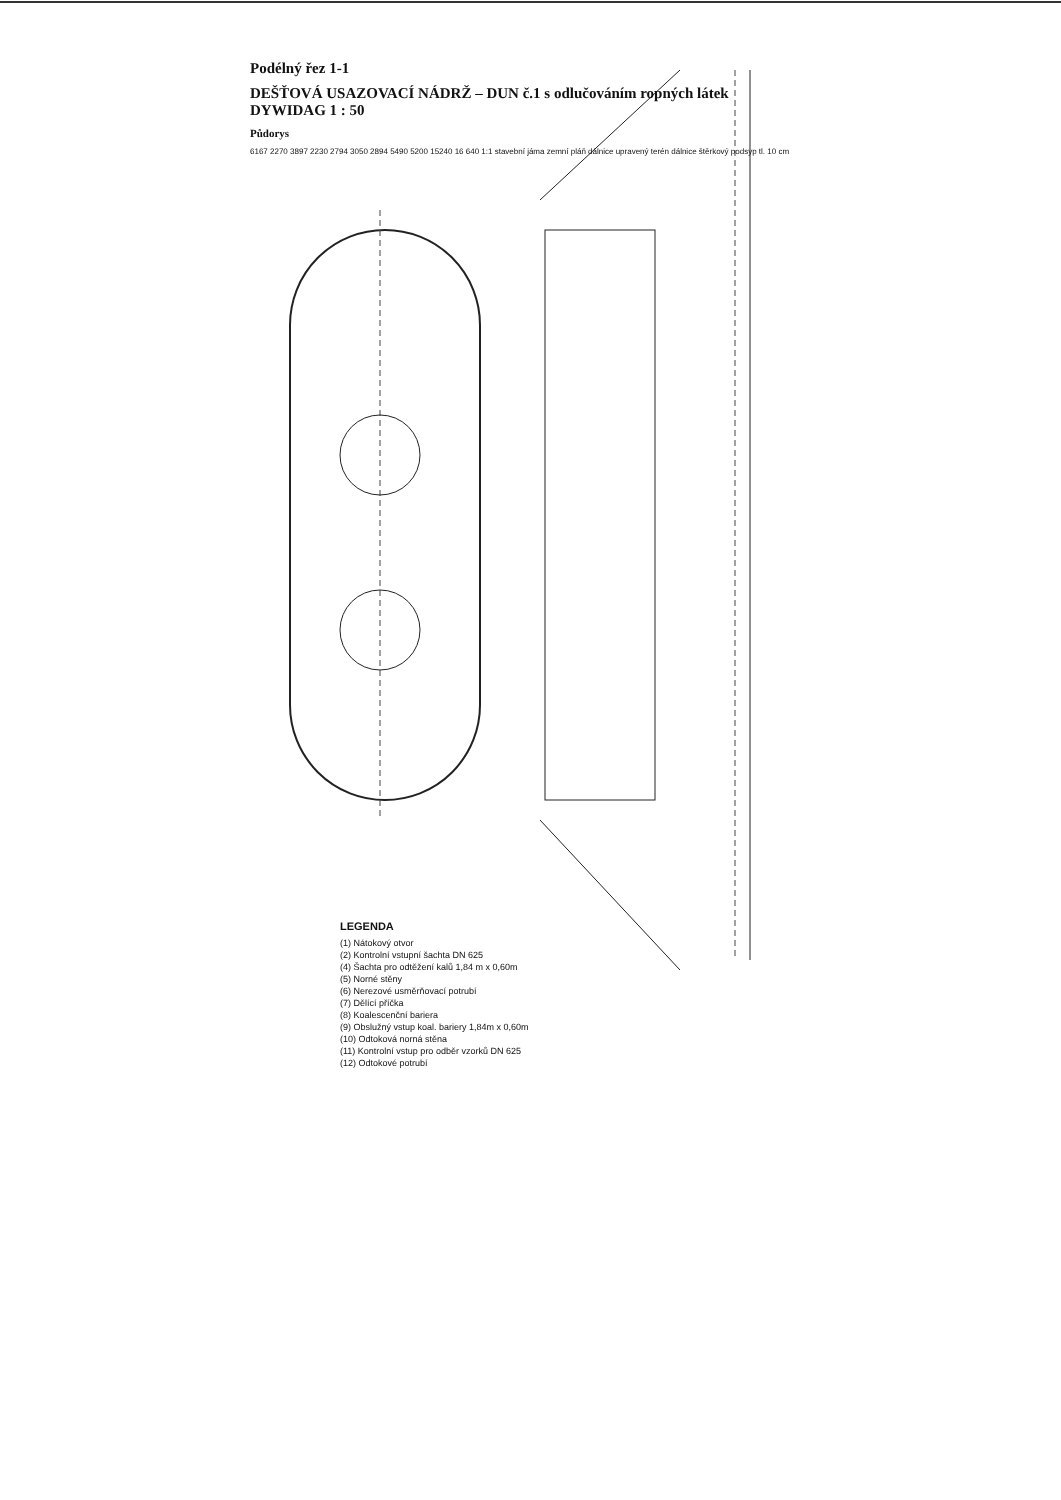Podélný řez 1-1
DEŠŤOVÁ USAZOVACÍ NÁDRŽ – DUN č.1 s odlučováním ropných látek DYWIDAG 1 : 50
Půdorys
6167 2270 3897 2230 2794 3050 2894 5490 5200 15240 16 640 1:1 stavební jáma zemní pláň dálnice upravený terén dálnice štěrkový podsyp tl. 10 cm
LEGENDA
(1) Nátokový otvor
(2) Kontrolní vstupní šachta DN 625
(4) Šachta pro odtěžení kalů 1,84 m x 0,60m
(5) Norné stěny
(6) Nerezové usměrňovací potrubí
(7) Dělící příčka
(8) Koalescenční bariera
(9) Obslužný vstup koal. bariery 1,84m x 0,60m
(10) Odtoková norná stěna
(11) Kontrolní vstup pro odběr vzorků DN 625
(12) Odtokové potrubí